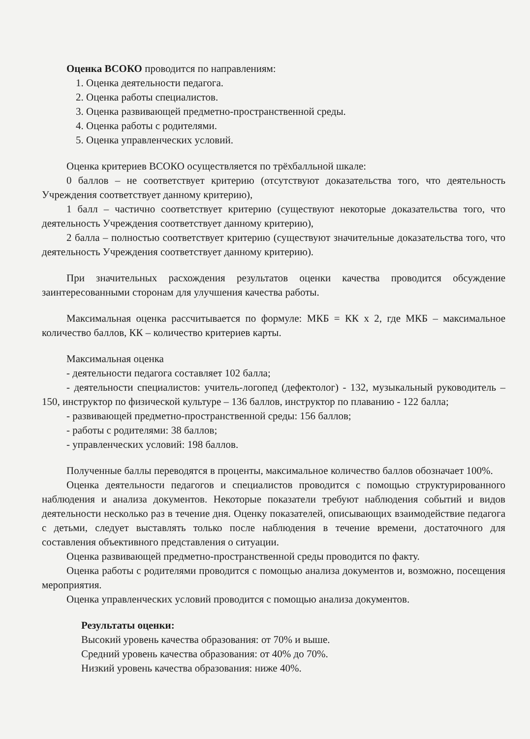Оценка ВСОКО проводится по направлениям:
1. Оценка деятельности педагога.
2. Оценка работы специалистов.
3. Оценка развивающей предметно-пространственной среды.
4. Оценка работы с родителями.
5. Оценка управленческих условий.
Оценка критериев ВСОКО осуществляется по трёхбалльной шкале:
0 баллов – не соответствует критерию (отсутствуют доказательства того, что деятельность Учреждения соответствует данному критерию),
1 балл – частично соответствует критерию (существуют некоторые доказательства того, что деятельность Учреждения соответствует данному критерию),
2 балла – полностью соответствует критерию (существуют значительные доказательства того, что деятельность Учреждения соответствует данному критерию).
При значительных расхождения результатов оценки качества проводится обсуждение заинтересованными сторонам для улучшения качества работы.
Максимальная оценка рассчитывается по формуле: МКБ = КК х 2, где МКБ – максимальное количество баллов, КК – количество критериев карты.
Максимальная оценка
- деятельности педагога составляет 102 балла;
- деятельности специалистов: учитель-логопед (дефектолог) - 132, музыкальный руководитель – 150, инструктор по физической культуре – 136 баллов, инструктор по плаванию - 122 балла;
- развивающей предметно-пространственной среды: 156 баллов;
- работы с родителями: 38 баллов;
- управленческих условий: 198 баллов.
Полученные баллы переводятся в проценты, максимальное количество баллов обозначает 100%.
Оценка деятельности педагогов и специалистов проводится с помощью структурированного наблюдения и анализа документов. Некоторые показатели требуют наблюдения событий и видов деятельности несколько раз в течение дня. Оценку показателей, описывающих взаимодействие педагога с детьми, следует выставлять только после наблюдения в течение времени, достаточного для составления объективного представления о ситуации.
Оценка развивающей предметно-пространственной среды проводится по факту.
Оценка работы с родителями проводится с помощью анализа документов и, возможно, посещения мероприятия.
Оценка управленческих условий проводится с помощью анализа документов.
Результаты оценки:
Высокий уровень качества образования: от 70% и выше.
Средний уровень качества образования: от 40% до 70%.
Низкий уровень качества образования: ниже 40%.